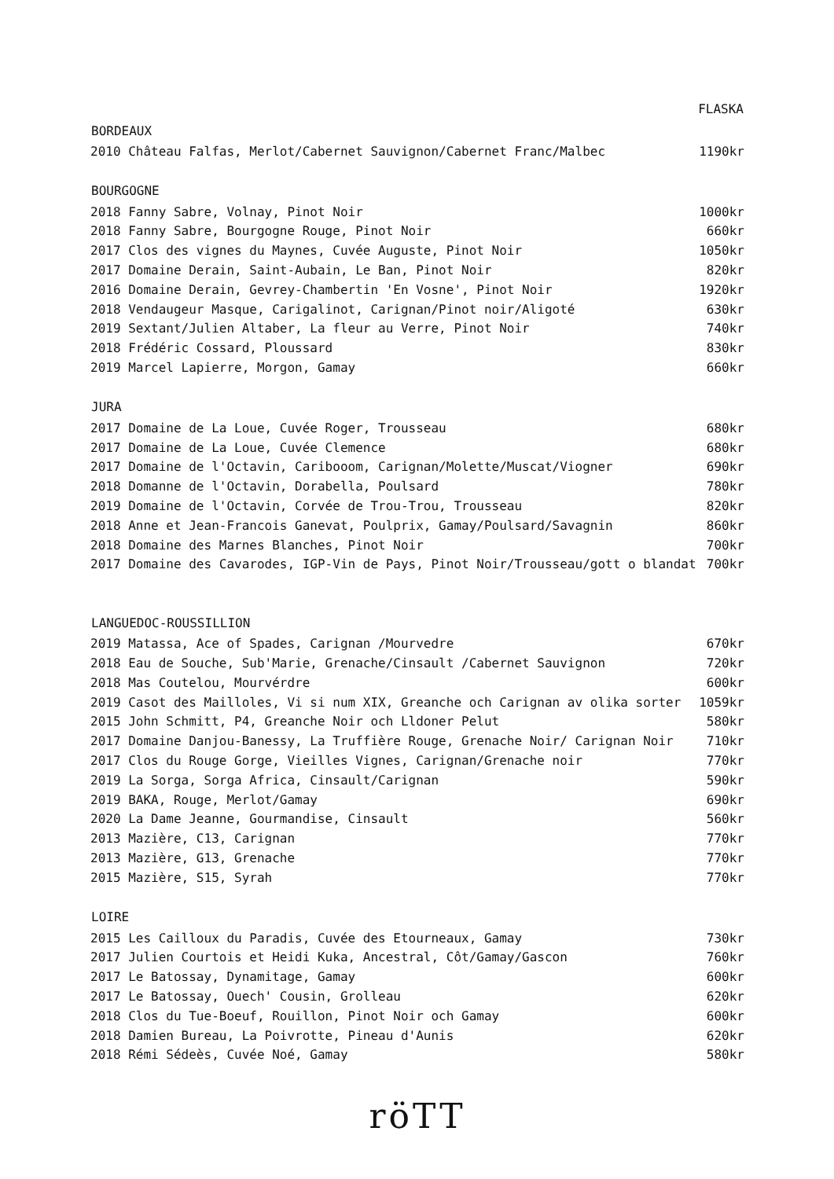| | FLASKA |
| --- | --- |
| BORDEAUX | |
| 2010 Château Falfas, Merlot/Cabernet Sauvignon/Cabernet Franc/Malbec | 1190kr |
| BOURGOGNE | |
| 2018 Fanny Sabre, Volnay, Pinot Noir | 1000kr |
| 2018 Fanny Sabre, Bourgogne Rouge, Pinot Noir | 660kr |
| 2017 Clos des vignes du Maynes, Cuvée Auguste, Pinot Noir | 1050kr |
| 2017 Domaine Derain, Saint-Aubain, Le Ban, Pinot Noir | 820kr |
| 2016 Domaine Derain, Gevrey-Chambertin 'En Vosne', Pinot Noir | 1920kr |
| 2018 Vendaugeur Masque, Carigalinot, Carignan/Pinot noir/Aligoté | 630kr |
| 2019 Sextant/Julien Altaber, La fleur au Verre, Pinot Noir | 740kr |
| 2018 Frédéric Cossard, Ploussard | 830kr |
| 2019 Marcel Lapierre, Morgon, Gamay | 660kr |
| JURA | |
| 2017 Domaine de La Loue, Cuvée Roger, Trousseau | 680kr |
| 2017 Domaine de La Loue, Cuvée Clemence | 680kr |
| 2017 Domaine de l'Octavin, Caribooom, Carignan/Molette/Muscat/Viogner | 690kr |
| 2018 Domanne de l'Octavin, Dorabella, Poulsard | 780kr |
| 2019 Domaine de l'Octavin, Corvée de Trou-Trou, Trousseau | 820kr |
| 2018 Anne et Jean-Francois Ganevat, Poulprix, Gamay/Poulsard/Savagnin | 860kr |
| 2018 Domaine des Marnes Blanches, Pinot Noir | 700kr |
| 2017 Domaine des Cavarodes, IGP-Vin de Pays, Pinot Noir/Trousseau/gott o blandat | 700kr |
| LANGUEDOC-ROUSSILLION | |
| 2019 Matassa, Ace of Spades, Carignan /Mourvedre | 670kr |
| 2018 Eau de Souche, Sub'Marie, Grenache/Cinsault /Cabernet Sauvignon | 720kr |
| 2018 Mas Coutelou, Mourvérdre | 600kr |
| 2019 Casot des Mailloles, Vi si num XIX, Greanche och Carignan av olika sorter | 1059kr |
| 2015 John Schmitt, P4, Greanche Noir och Lldoner Pelut | 580kr |
| 2017 Domaine Danjou-Banessy, La Truffière Rouge, Grenache Noir/ Carignan Noir | 710kr |
| 2017 Clos du Rouge Gorge, Vieilles Vignes, Carignan/Grenache noir | 770kr |
| 2019 La Sorga, Sorga Africa, Cinsault/Carignan | 590kr |
| 2019 BAKA, Rouge, Merlot/Gamay | 690kr |
| 2020 La Dame Jeanne, Gourmandise, Cinsault | 560kr |
| 2013 Mazière, C13, Carignan | 770kr |
| 2013 Mazière, G13, Grenache | 770kr |
| 2015 Mazière, S15, Syrah | 770kr |
| LOIRE | |
| 2015 Les Cailloux du Paradis, Cuvée des Etourneaux, Gamay | 730kr |
| 2017 Julien Courtois et Heidi Kuka, Ancestral, Côt/Gamay/Gascon | 760kr |
| 2017 Le Batossay, Dynamitage, Gamay | 600kr |
| 2017 Le Batossay, Ouech' Cousin, Grolleau | 620kr |
| 2018 Clos du Tue-Boeuf, Rouillon, Pinot Noir och Gamay | 600kr |
| 2018 Damien Bureau, La Poivrotte, Pineau d'Aunis | 620kr |
| 2018 Rémi Sédeès, Cuvée Noé, Gamay | 580kr |
röTT